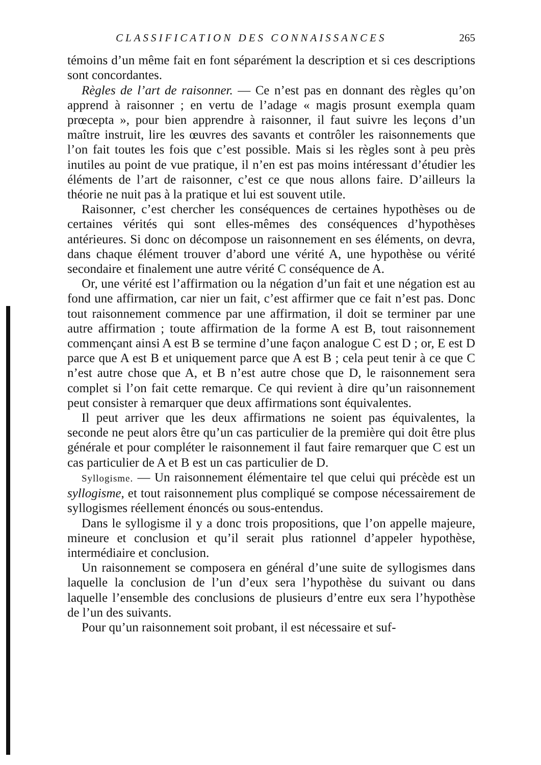CLASSIFICATION DES CONNAISSANCES 265
témoins d’un même fait en font séparément la description et si ces descriptions sont concordantes.
Règles de l’art de raisonner. — Ce n’est pas en donnant des règles qu’on apprend à raisonner ; en vertu de l’adage « magis prosunt exempla quam prœcepta », pour bien apprendre à raisonner, il faut suivre les leçons d’un maître instruit, lire les œuvres des savants et contrôler les raisonnements que l’on fait toutes les fois que c’est possible. Mais si les règles sont à peu près inutiles au point de vue pratique, il n’en est pas moins intéressant d’étudier les éléments de l’art de raisonner, c’est ce que nous allons faire. D’ailleurs la théorie ne nuit pas à la pratique et lui est souvent utile.
Raisonner, c’est chercher les conséquences de certaines hypothèses ou de certaines vérités qui sont elles-mêmes des conséquences d’hypothèses antérieures. Si donc on décompose un raisonnement en ses éléments, on devra, dans chaque élément trouver d’abord une vérité A, une hypothèse ou vérité secondaire et finalement une autre vérité C conséquence de A.
Or, une vérité est l’affirmation ou la négation d’un fait et une négation est au fond une affirmation, car nier un fait, c’est affirmer que ce fait n’est pas. Donc tout raisonnement commence par une affirmation, il doit se terminer par une autre affirmation ; toute affirmation de la forme A est B, tout raisonnement commençant ainsi A est B se termine d’une façon analogue C est D ; or, E est D parce que A est B et uniquement parce que A est B ; cela peut tenir à ce que C n’est autre chose que A, et B n’est autre chose que D, le raisonnement sera complet si l’on fait cette remarque. Ce qui revient à dire qu’un raisonnement peut consister à remarquer que deux affirmations sont équivalentes.
Il peut arriver que les deux affirmations ne soient pas équivalentes, la seconde ne peut alors être qu’un cas particulier de la première qui doit être plus générale et pour compléter le raisonnement il faut faire remarquer que C est un cas particulier de A et B est un cas particulier de D.
Syllogisme. — Un raisonnement élémentaire tel que celui qui précède est un syllogisme, et tout raisonnement plus compliqué se compose nécessairement de syllogismes réellement énoncés ou sous-entendus.
Dans le syllogisme il y a donc trois propositions, que l’on appelle majeure, mineure et conclusion et qu’il serait plus rationnel d’appeler hypothèse, intermédiaire et conclusion.
Un raisonnement se composera en général d’une suite de syllogismes dans laquelle la conclusion de l’un d’eux sera l’hypothèse du suivant ou dans laquelle l’ensemble des conclusions de plusieurs d’entre eux sera l’hypothèse de l’un des suivants.
Pour qu’un raisonnement soit probant, il est nécessaire et suf-